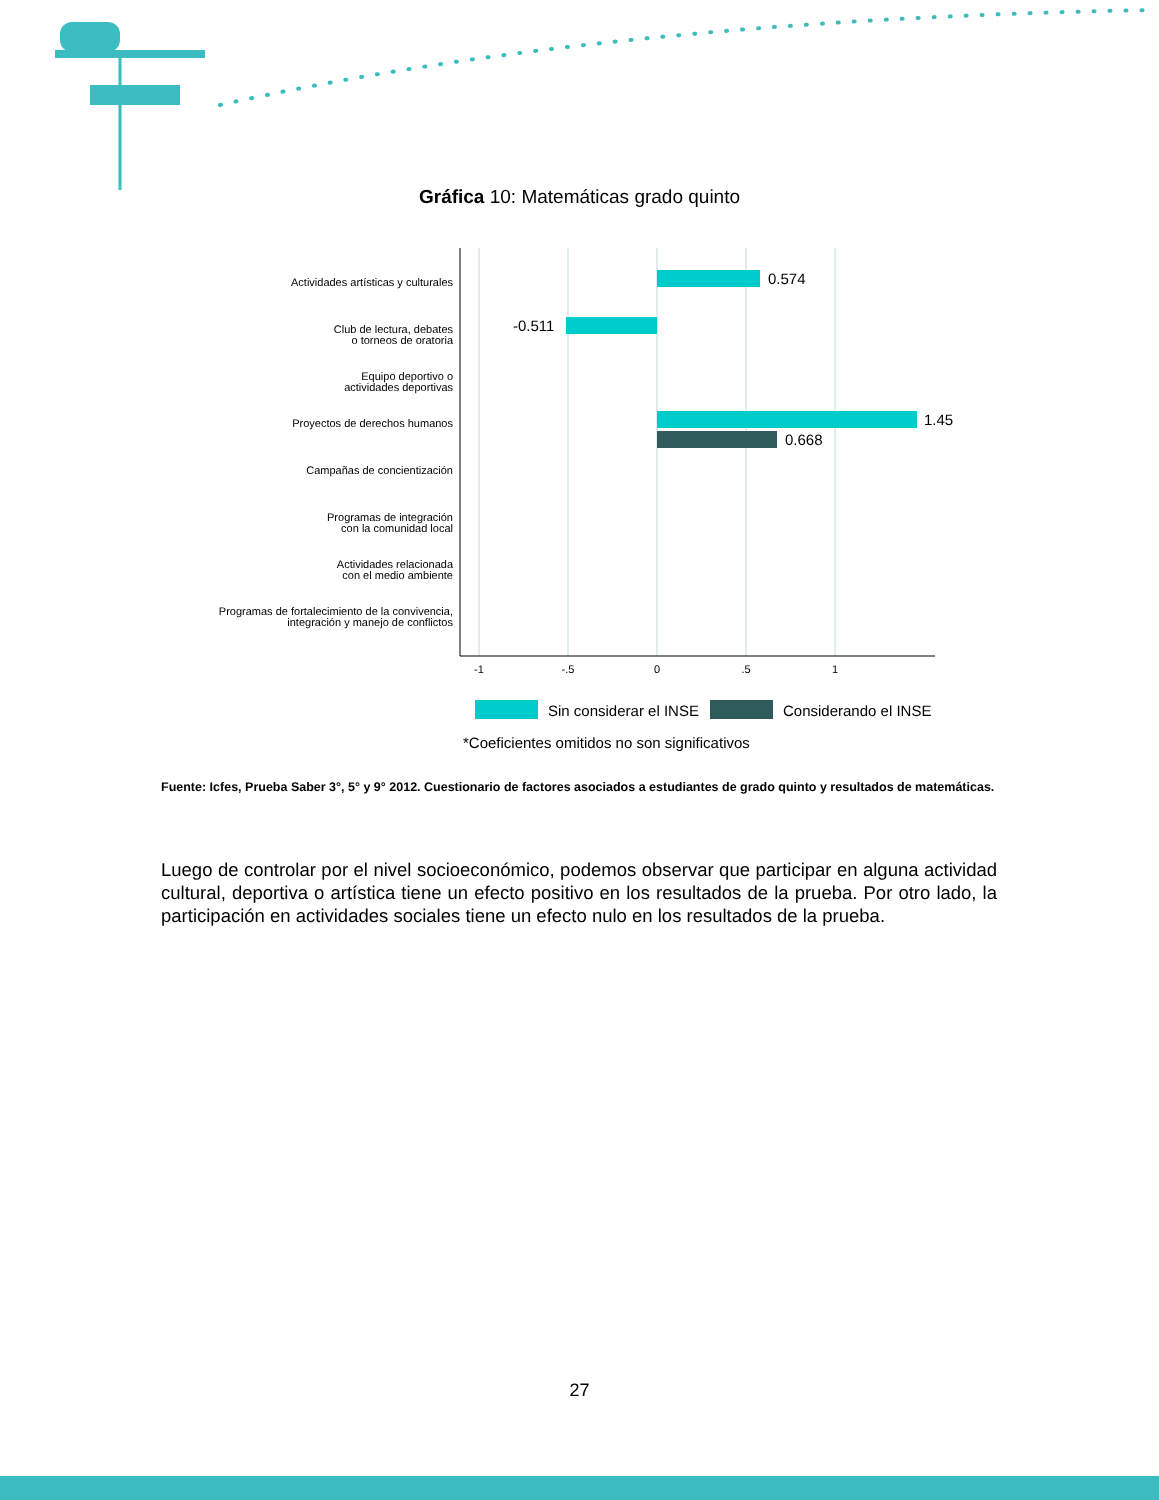Gráfica 10: Matemáticas grado quinto
0.574
-0.511
1.45
0.668
Actividades artísticas y culturales
Club de lectura, debates
o torneos de oratoria
Equipo deportivo o
actividades deportivas
Proyectos de derechos humanos
Campañas de concientización
Programas de integración
con la comunidad local
Actividades relacionada
con el medio ambiente
Programas de fortalecimiento de la convivencia,
integración y manejo de conflictos
-1
-.5
0
.5
1
Sin considerar el INSE
Considerando el INSE
*Coeficientes omitidos no son significativos
Fuente: Icfes, Prueba Saber 3°, 5° y 9° 2012. Cuestionario de factores asociados a estudiantes de grado quinto y resultados de matemáticas.
Luego de controlar por el nivel socioeconómico, podemos observar que participar en alguna actividad cultural, deportiva o artística tiene un efecto positivo en los resultados de la prueba. Por otro lado, la participación en actividades sociales tiene un efecto nulo en los resultados de la prueba.
27